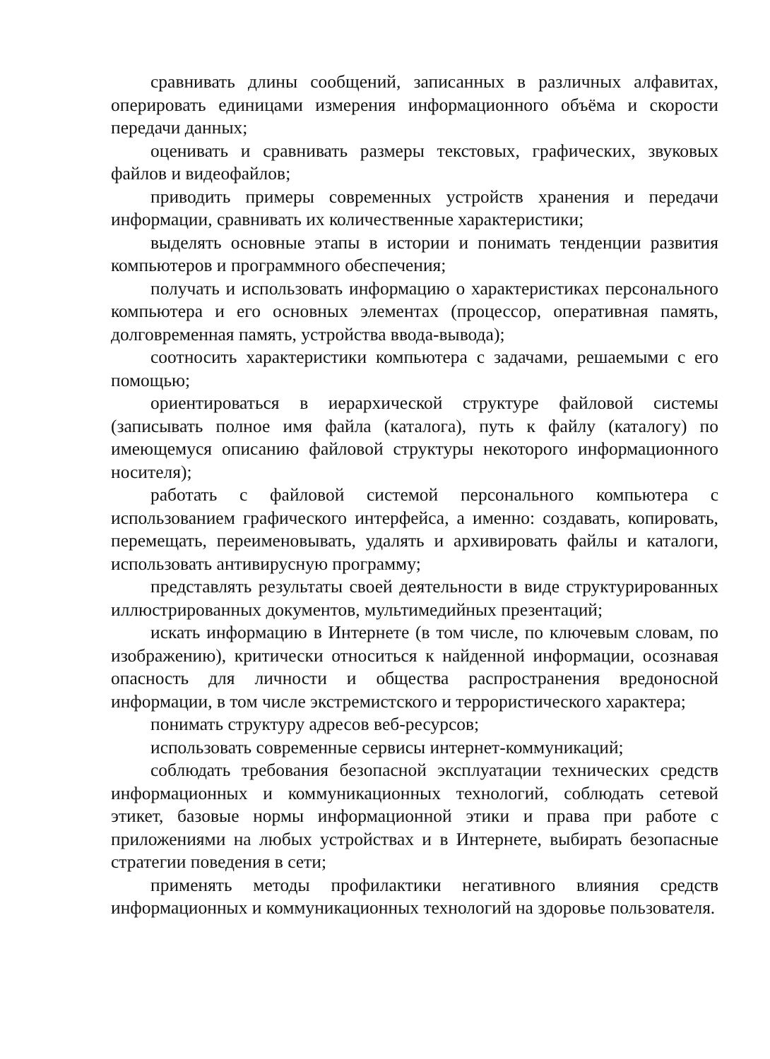сравнивать длины сообщений, записанных в различных алфавитах, оперировать единицами измерения информационного объёма и скорости передачи данных;
оценивать и сравнивать размеры текстовых, графических, звуковых файлов и видеофайлов;
приводить примеры современных устройств хранения и передачи информации, сравнивать их количественные характеристики;
выделять основные этапы в истории и понимать тенденции развития компьютеров и программного обеспечения;
получать и использовать информацию о характеристиках персонального компьютера и его основных элементах (процессор, оперативная память, долговременная память, устройства ввода-вывода);
соотносить характеристики компьютера с задачами, решаемыми с его помощью;
ориентироваться в иерархической структуре файловой системы (записывать полное имя файла (каталога), путь к файлу (каталогу) по имеющемуся описанию файловой структуры некоторого информационного носителя);
работать с файловой системой персонального компьютера с использованием графического интерфейса, а именно: создавать, копировать, перемещать, переименовывать, удалять и архивировать файлы и каталоги, использовать антивирусную программу;
представлять результаты своей деятельности в виде структурированных иллюстрированных документов, мультимедийных презентаций;
искать информацию в Интернете (в том числе, по ключевым словам, по изображению), критически относиться к найденной информации, осознавая опасность для личности и общества распространения вредоносной информации, в том числе экстремистского и террористического характера;
понимать структуру адресов веб-ресурсов;
использовать современные сервисы интернет-коммуникаций;
соблюдать требования безопасной эксплуатации технических средств информационных и коммуникационных технологий, соблюдать сетевой этикет, базовые нормы информационной этики и права при работе с приложениями на любых устройствах и в Интернете, выбирать безопасные стратегии поведения в сети;
применять методы профилактики негативного влияния средств информационных и коммуникационных технологий на здоровье пользователя.